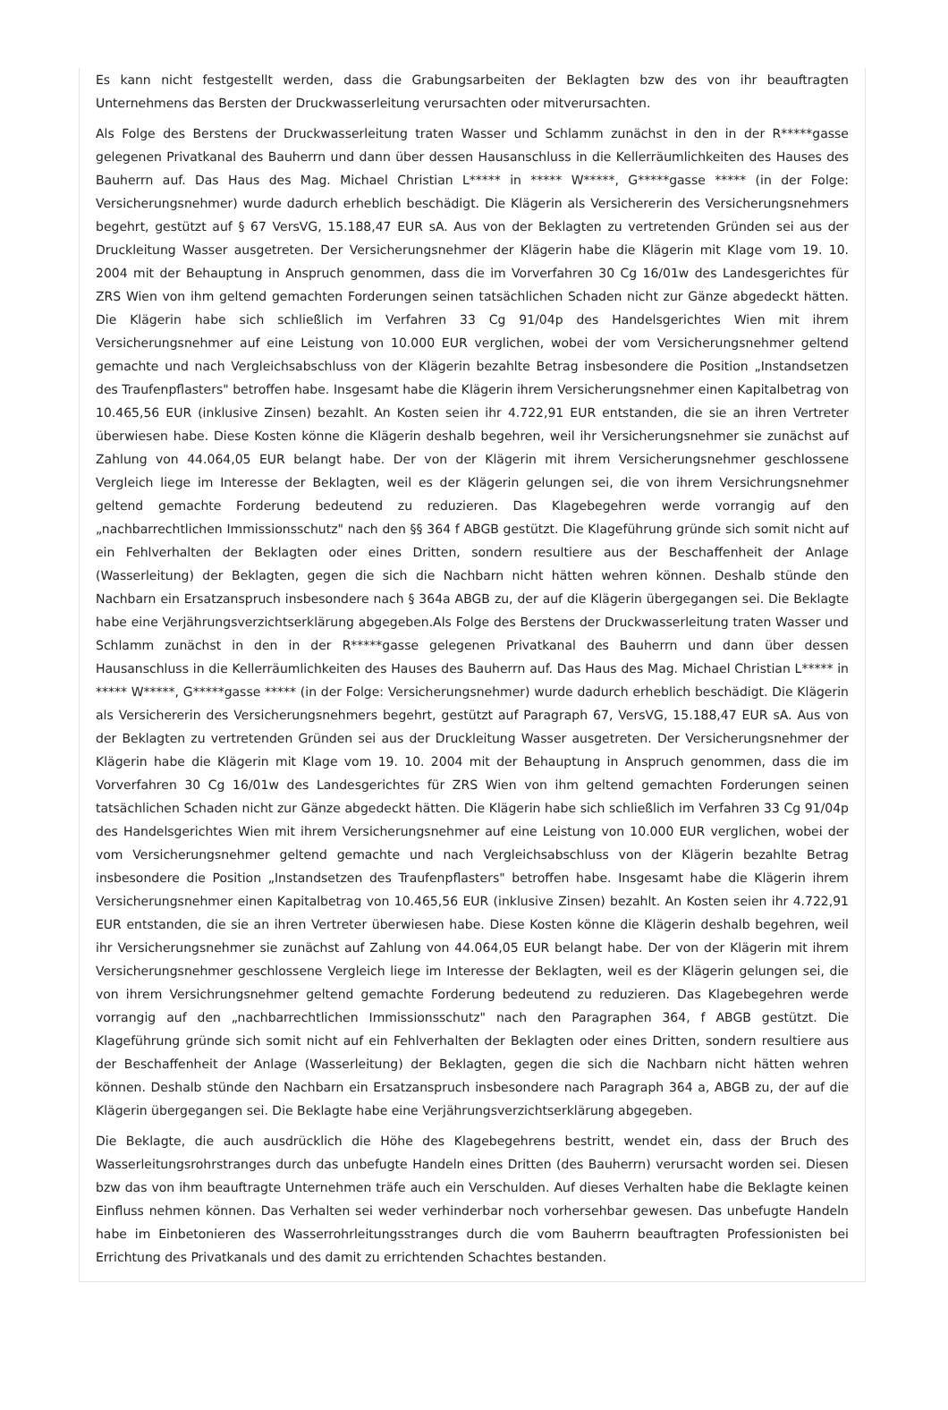Es kann nicht festgestellt werden, dass die Grabungsarbeiten der Beklagten bzw des von ihr beauftragten Unternehmens das Bersten der Druckwasserleitung verursachten oder mitverursachten.
Als Folge des Berstens der Druckwasserleitung traten Wasser und Schlamm zunächst in den in der R*****gasse gelegenen Privatkanal des Bauherrn und dann über dessen Hausanschluss in die Kellerräumlichkeiten des Hauses des Bauherrn auf. Das Haus des Mag. Michael Christian L***** in ***** W*****, G*****gasse ***** (in der Folge: Versicherungsnehmer) wurde dadurch erheblich beschädigt. Die Klägerin als Versichererin des Versicherungsnehmers begehrt, gestützt auf § 67 VersVG, 15.188,47 EUR sA. Aus von der Beklagten zu vertretenden Gründen sei aus der Druckleitung Wasser ausgetreten. Der Versicherungsnehmer der Klägerin habe die Klägerin mit Klage vom 19. 10. 2004 mit der Behauptung in Anspruch genommen, dass die im Vorverfahren 30 Cg 16/01w des Landesgerichtes für ZRS Wien von ihm geltend gemachten Forderungen seinen tatsächlichen Schaden nicht zur Gänze abgedeckt hätten. Die Klägerin habe sich schließlich im Verfahren 33 Cg 91/04p des Handelsgerichtes Wien mit ihrem Versicherungsnehmer auf eine Leistung von 10.000 EUR verglichen, wobei der vom Versicherungsnehmer geltend gemachte und nach Vergleichsabschluss von der Klägerin bezahlte Betrag insbesondere die Position „Instandsetzen des Traufenpflasters" betroffen habe. Insgesamt habe die Klägerin ihrem Versicherungsnehmer einen Kapitalbetrag von 10.465,56 EUR (inklusive Zinsen) bezahlt. An Kosten seien ihr 4.722,91 EUR entstanden, die sie an ihren Vertreter überwiesen habe. Diese Kosten könne die Klägerin deshalb begehren, weil ihr Versicherungsnehmer sie zunächst auf Zahlung von 44.064,05 EUR belangt habe. Der von der Klägerin mit ihrem Versicherungsnehmer geschlossene Vergleich liege im Interesse der Beklagten, weil es der Klägerin gelungen sei, die von ihrem Versichrungsnehmer geltend gemachte Forderung bedeutend zu reduzieren. Das Klagebegehren werde vorrangig auf den „nachbarrechtlichen Immissionsschutz" nach den §§ 364 f ABGB gestützt. Die Klageführung gründe sich somit nicht auf ein Fehlverhalten der Beklagten oder eines Dritten, sondern resultiere aus der Beschaffenheit der Anlage (Wasserleitung) der Beklagten, gegen die sich die Nachbarn nicht hätten wehren können. Deshalb stünde den Nachbarn ein Ersatzanspruch insbesondere nach § 364a ABGB zu, der auf die Klägerin übergegangen sei. Die Beklagte habe eine Verjährungsverzichtserklärung abgegeben.Als Folge des Berstens der Druckwasserleitung traten Wasser und Schlamm zunächst in den in der R*****gasse gelegenen Privatkanal des Bauherrn und dann über dessen Hausanschluss in die Kellerräumlichkeiten des Hauses des Bauherrn auf. Das Haus des Mag. Michael Christian L***** in ***** W*****, G*****gasse ***** (in der Folge: Versicherungsnehmer) wurde dadurch erheblich beschädigt. Die Klägerin als Versichererin des Versicherungsnehmers begehrt, gestützt auf Paragraph 67, VersVG, 15.188,47 EUR sA. Aus von der Beklagten zu vertretenden Gründen sei aus der Druckleitung Wasser ausgetreten. Der Versicherungsnehmer der Klägerin habe die Klägerin mit Klage vom 19. 10. 2004 mit der Behauptung in Anspruch genommen, dass die im Vorverfahren 30 Cg 16/01w des Landesgerichtes für ZRS Wien von ihm geltend gemachten Forderungen seinen tatsächlichen Schaden nicht zur Gänze abgedeckt hätten. Die Klägerin habe sich schließlich im Verfahren 33 Cg 91/04p des Handelsgerichtes Wien mit ihrem Versicherungsnehmer auf eine Leistung von 10.000 EUR verglichen, wobei der vom Versicherungsnehmer geltend gemachte und nach Vergleichsabschluss von der Klägerin bezahlte Betrag insbesondere die Position „Instandsetzen des Traufenpflasters" betroffen habe. Insgesamt habe die Klägerin ihrem Versicherungsnehmer einen Kapitalbetrag von 10.465,56 EUR (inklusive Zinsen) bezahlt. An Kosten seien ihr 4.722,91 EUR entstanden, die sie an ihren Vertreter überwiesen habe. Diese Kosten könne die Klägerin deshalb begehren, weil ihr Versicherungsnehmer sie zunächst auf Zahlung von 44.064,05 EUR belangt habe. Der von der Klägerin mit ihrem Versicherungsnehmer geschlossene Vergleich liege im Interesse der Beklagten, weil es der Klägerin gelungen sei, die von ihrem Versichrungsnehmer geltend gemachte Forderung bedeutend zu reduzieren. Das Klagebegehren werde vorrangig auf den „nachbarrechtlichen Immissionsschutz" nach den Paragraphen 364, f ABGB gestützt. Die Klageführung gründe sich somit nicht auf ein Fehlverhalten der Beklagten oder eines Dritten, sondern resultiere aus der Beschaffenheit der Anlage (Wasserleitung) der Beklagten, gegen die sich die Nachbarn nicht hätten wehren können. Deshalb stünde den Nachbarn ein Ersatzanspruch insbesondere nach Paragraph 364 a, ABGB zu, der auf die Klägerin übergegangen sei. Die Beklagte habe eine Verjährungsverzichtserklärung abgegeben.
Die Beklagte, die auch ausdrücklich die Höhe des Klagebegehrens bestritt, wendet ein, dass der Bruch des Wasserleitungsrohrstranges durch das unbefugte Handeln eines Dritten (des Bauherrn) verursacht worden sei. Diesen bzw das von ihm beauftragte Unternehmen träfe auch ein Verschulden. Auf dieses Verhalten habe die Beklagte keinen Einfluss nehmen können. Das Verhalten sei weder verhinderbar noch vorhersehbar gewesen. Das unbefugte Handeln habe im Einbetonieren des Wasserrohrleitungsstranges durch die vom Bauherrn beauftragten Professionisten bei Errichtung des Privatkanals und des damit zu errichtenden Schachtes bestanden.